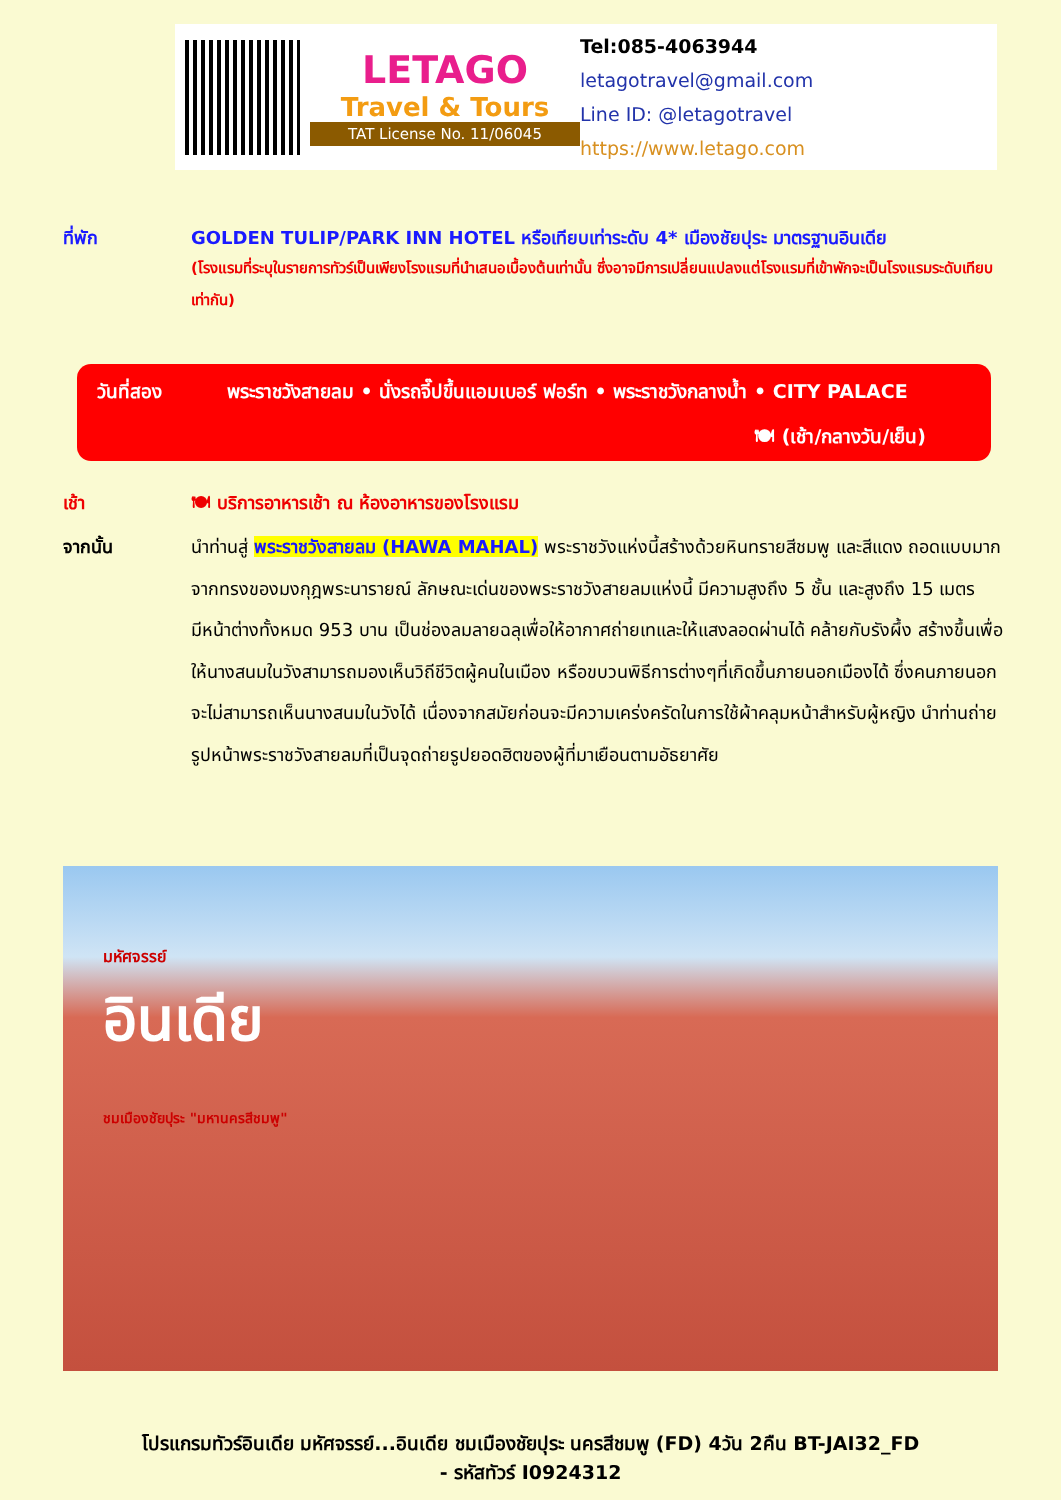LETAGO
Travel & Tours
TAT License No. 11/06045
Tel:085-4063944
letagotravel@gmail.com
Line ID: @letagotravel
https://www.letago.com
ที่พัก GOLDEN TULIP/PARK INN HOTEL หรือเทียบเท่าระดับ 4* เมืองชัยปุระ มาตรฐานอินเดีย
(โรงแรมที่ระบุในรายการทัวร์เป็นเพียงโรงแรมที่นำเสนอเบื้องต้นเท่านั้น ซึ่งอาจมีการเปลี่ยนแปลงแต่โรงแรมที่เข้าพักจะเป็นโรงแรมระดับเทียบเท่ากัน)
วันที่สอง พระราชวังสายลม • นั่งรถจี๊ปขึ้นแอมเบอร์ ฟอร์ท • พระราชวังกลางน้ำ • CITY PALACE
🍽 (เช้า/กลางวัน/เย็น)
เช้า 🍽 บริการอาหารเช้า ณ ห้องอาหารของโรงแรม
จากนั้น นำท่านสู่ พระราชวังสายลม (HAWA MAHAL) พระราชวังแห่งนี้สร้างด้วยหินทรายสีชมพู และสีแดง ถอดแบบมากจากทรงของมงกุฎพระนารายณ์ ลักษณะเด่นของพระราชวังสายลมแห่งนี้ มีความสูงถึง 5 ชั้น และสูงถึง 15 เมตร มีหน้าต่างทั้งหมด 953 บาน เป็นช่องลมลายฉลุเพื่อให้อากาศถ่ายเทและให้แสงลอดผ่านได้ คล้ายกับรังผึ้ง สร้างขึ้นเพื่อให้นางสนมในวังสามารถมองเห็นวิถีชีวิตผู้คนในเมือง หรือขบวนพิธีการต่างๆที่เกิดขึ้นภายนอกเมืองได้ ซึ่งคนภายนอกจะไม่สามารถเห็นนางสนมในวังได้ เนื่องจากสมัยก่อนจะมีความเคร่งครัดในการใช้ผ้าคลุมหน้าสำหรับผู้หญิง นำท่านถ่ายรูปหน้าพระราชวังสายลมที่เป็นจุดถ่ายรูปยอดฮิตของผู้ที่มาเยือนตามอัธยาศัย
มหัศจรรย์
อินเดีย
ชมเมืองชัยปุระ "มหานครสีชมพู"
โปรแกรมทัวร์อินเดีย มหัศจรรย์...อินเดีย ชมเมืองชัยปุระ นครสีชมพู (FD) 4วัน 2คืน BT-JAI32_FD
- รหัสทัวร์ I0924312